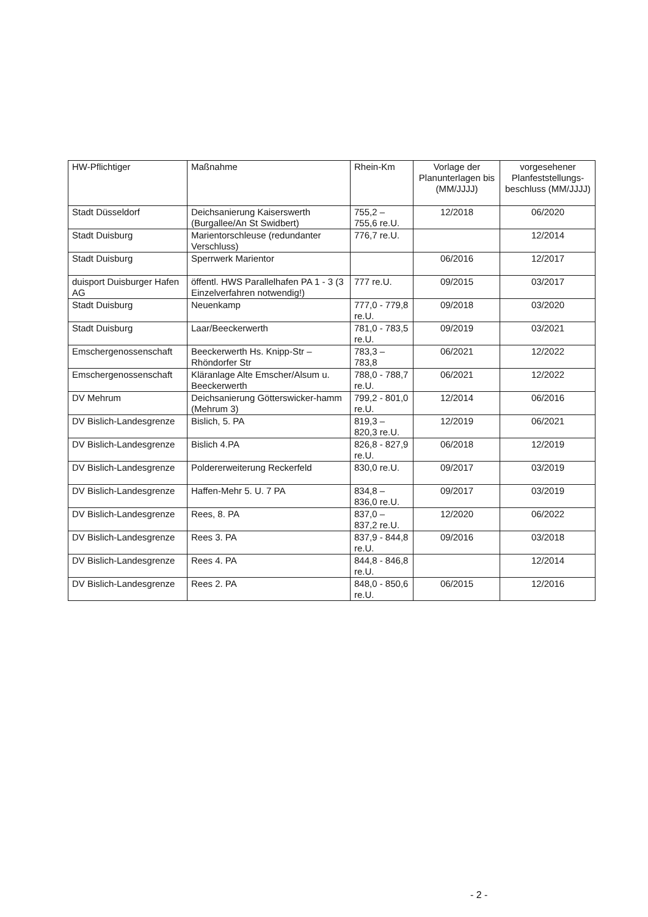| HW-Pflichtiger | Maßnahme | Rhein-Km | Vorlage der Planunterlagen bis (MM/JJJJ) | vorgesehener Planfeststellungs-beschluss (MM/JJJJ) |
| --- | --- | --- | --- | --- |
| Stadt Düsseldorf | Deichsanierung Kaiserswerth (Burgallee/An St Swidbert) | 755,2 – 755,6 re.U. | 12/2018 | 06/2020 |
| Stadt Duisburg | Marientorschleuse (redundanter Verschluss) | 776,7 re.U. | | 12/2014 |
| Stadt Duisburg | Sperrwerk Marientor | | 06/2016 | 12/2017 |
| duisport Duisburger Hafen AG | öffentl. HWS Parallelhafen PA 1 - 3 (3 Einzelverfahren notwendig!) | 777 re.U. | 09/2015 | 03/2017 |
| Stadt Duisburg | Neuenkamp | 777,0 - 779,8 re.U. | 09/2018 | 03/2020 |
| Stadt Duisburg | Laar/Beeckerwerth | 781,0 - 783,5 re.U. | 09/2019 | 03/2021 |
| Emschergenossenschaft | Beeckerwerth Hs. Knipp-Str – Rhöndorfer Str | 783,3 – 783,8 | 06/2021 | 12/2022 |
| Emschergenossenschaft | Kläranlage Alte Emscher/Alsum u. Beeckerwerth | 788,0 - 788,7 re.U. | 06/2021 | 12/2022 |
| DV Mehrum | Deichsanierung Götterswicker-hamm (Mehrum 3) | 799,2 - 801,0 re.U. | 12/2014 | 06/2016 |
| DV Bislich-Landesgrenze | Bislich, 5. PA | 819,3 – 820,3 re.U. | 12/2019 | 06/2021 |
| DV Bislich-Landesgrenze | Bislich 4.PA | 826,8 - 827,9 re.U. | 06/2018 | 12/2019 |
| DV Bislich-Landesgrenze | Poldererweiterung Reckerfeld | 830,0 re.U. | 09/2017 | 03/2019 |
| DV Bislich-Landesgrenze | Haffen-Mehr 5. U. 7 PA | 834,8 – 836,0 re.U. | 09/2017 | 03/2019 |
| DV Bislich-Landesgrenze | Rees, 8. PA | 837,0 – 837,2 re.U. | 12/2020 | 06/2022 |
| DV Bislich-Landesgrenze | Rees 3. PA | 837,9 - 844,8 re.U. | 09/2016 | 03/2018 |
| DV Bislich-Landesgrenze | Rees 4. PA | 844,8 - 846,8 re.U. | | 12/2014 |
| DV Bislich-Landesgrenze | Rees 2. PA | 848,0 - 850,6 re.U. | 06/2015 | 12/2016 |
- 2 -